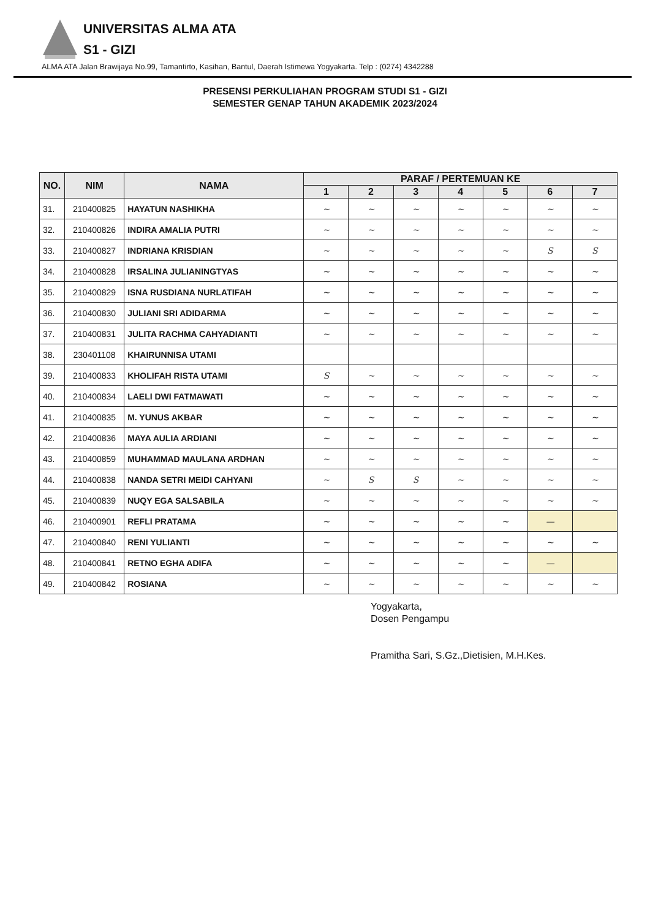UNIVERSITAS ALMA ATA
S1 - GIZI
ALMA ATA Jalan Brawijaya No.99, Tamantirto, Kasihan, Bantul, Daerah Istimewa Yogyakarta. Telp : (0274) 4342288
PRESENSI PERKULIAHAN PROGRAM STUDI S1 - GIZI
SEMESTER GENAP TAHUN AKADEMIK 2023/2024
| NO. | NIM | NAMA | PARAF / PERTEMUAN KE | | | | | | |
| --- | --- | --- | --- | --- | --- | --- | --- | --- | --- |
| | | | 1 | 2 | 3 | 4 | 5 | 6 | 7 |
| 31. | 210400825 | HAYATUN NASHIKHA | ~ | ~ | ~ | ~ | ~ | ~ | ~ |
| 32. | 210400826 | INDIRA AMALIA PUTRI | ~ | ~ | ~ | ~ | ~ | ~ | ~ |
| 33. | 210400827 | INDRIANA KRISDIAN | ~ | ~ | ~ | ~ | ~ | S | S |
| 34. | 210400828 | IRSALINA JULIANINGTYAS | ~ | ~ | ~ | ~ | ~ | ~ | ~ |
| 35. | 210400829 | ISNA RUSDIANA NURLATIFAH | ~ | ~ | ~ | ~ | ~ | ~ | ~ |
| 36. | 210400830 | JULIANI SRI ADIDARMA | ~ | ~ | ~ | ~ | ~ | ~ | ~ |
| 37. | 210400831 | JULITA RACHMA CAHYADIANTI | ~ | ~ | ~ | ~ | ~ | ~ | ~ |
| 38. | 230401108 | KHAIRUNNISA UTAMI | | | | | | | |
| 39. | 210400833 | KHOLIFAH RISTA UTAMI | S | ~ | ~ | ~ | ~ | ~ | ~ |
| 40. | 210400834 | LAELI DWI FATMAWATI | ~ | ~ | ~ | ~ | ~ | ~ | ~ |
| 41. | 210400835 | M. YUNUS AKBAR | ~ | ~ | ~ | ~ | ~ | ~ | ~ |
| 42. | 210400836 | MAYA AULIA ARDIANI | ~ | ~ | ~ | ~ | ~ | ~ | ~ |
| 43. | 210400859 | MUHAMMAD MAULANA ARDHAN | ~ | ~ | ~ | ~ | ~ | ~ | ~ |
| 44. | 210400838 | NANDA SETRI MEIDI CAHYANI | ~ | S | S | ~ | ~ | ~ | ~ |
| 45. | 210400839 | NUQY EGA SALSABILA | ~ | ~ | ~ | ~ | ~ | ~ | ~ |
| 46. | 210400901 | REFLI PRATAMA | ~ | ~ | ~ | ~ | ~ | — | |
| 47. | 210400840 | RENI YULIANTI | ~ | ~ | ~ | ~ | ~ | ~ | ~ |
| 48. | 210400841 | RETNO EGHA ADIFA | ~ | ~ | ~ | ~ | ~ | — | |
| 49. | 210400842 | ROSIANA | ~ | ~ | ~ | ~ | ~ | ~ | ~ |
Yogyakarta,
Dosen Pengampu
Pramitha Sari, S.Gz.,Dietisien, M.H.Kes.